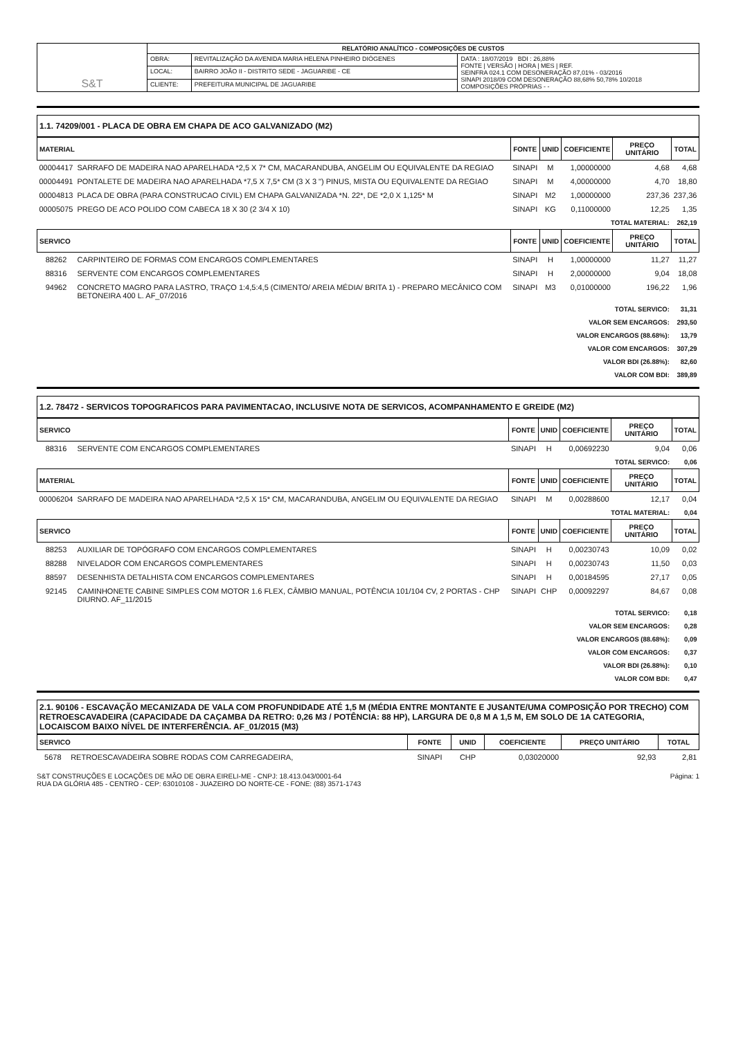| S&T | RELATÓRIO ANALÍTICO - COMPOSIÇÕES DE CUSTOS | | |
| | OBRA: | REVITALIZAÇÃO DA AVENIDA MARIA HELENA PINHEIRO DIÓGENES | DATA : 18/07/2019 BDI : 26,88% FONTE / VERSÃO / HORA / MES / REF. SEINFRA 024.1 COM DESONERAÇÃO 87,01% - 03/2016 SINAPI 2018/09 COM DESONERAÇÃO 88,68% 50,78% 10/2018 COMPOSIÇÕES PRÓPRIAS - - |
| | LOCAL: | BAIRRO JOÃO II - DISTRITO SEDE - JAGUARIBE - CE | |
| | CLIENTE: | PREFEITURA MUNICIPAL DE JAGUARIBE | |
1.1. 74209/001 - PLACA DE OBRA EM CHAPA DE ACO GALVANIZADO (M2)
| MATERIAL | | FONTE | UNID | COEFICIENTE | PREÇO UNITÁRIO | TOTAL |
| --- | --- | --- | --- | --- | --- | --- |
| 00004417 | SARRAFO DE MADEIRA NAO APARELHADA *2,5 X 7* CM, MACARANDUBA, ANGELIM OU EQUIVALENTE DA REGIAO | SINAPI | M | 1,00000000 | 4,68 | 4,68 |
| 00004491 | PONTALETE DE MADEIRA NAO APARELHADA *7,5 X 7,5* CM (3 X 3 ") PINUS, MISTA OU EQUIVALENTE DA REGIAO | SINAPI | M | 4,00000000 | 4,70 | 18,80 |
| 00004813 | PLACA DE OBRA (PARA CONSTRUCAO CIVIL) EM CHAPA GALVANIZADA *N. 22*, DE *2,0 X 1,125* M | SINAPI | M2 | 1,00000000 | 237,36 | 237,36 |
| 00005075 | PREGO DE ACO POLIDO COM CABECA 18 X 30 (2 3/4 X 10) | SINAPI | KG | 0,11000000 | 12,25 | 1,35 |
| TOTAL MATERIAL: | | | | | | 262,19 |
| SERVICO | | FONTE | UNID | COEFICIENTE | PREÇO UNITÁRIO | TOTAL |
| 88262 | CARPINTEIRO DE FORMAS COM ENCARGOS COMPLEMENTARES | SINAPI | H | 1,00000000 | 11,27 | 11,27 |
| 88316 | SERVENTE COM ENCARGOS COMPLEMENTARES | SINAPI | H | 2,00000000 | 9,04 | 18,08 |
| 94962 | CONCRETO MAGRO PARA LASTRO, TRAÇO 1:4,5:4,5 (CIMENTO/ AREIA MÉDIA/ BRITA 1) - PREPARO MECÂNICO COM BETONEIRA 400 L. AF_07/2016 | SINAPI | M3 | 0,01000000 | 196,22 | 1,96 |
| TOTAL SERVICO: | | | | | | 31,31 |
| VALOR SEM ENCARGOS: | | | | | | 293,50 |
| VALOR ENCARGOS (88.68%): | | | | | | 13,79 |
| VALOR COM ENCARGOS: | | | | | | 307,29 |
| VALOR BDI (26.88%): | | | | | | 82,60 |
| VALOR COM BDI: | | | | | | 389,89 |
1.2. 78472 - SERVICOS TOPOGRAFICOS PARA PAVIMENTACAO, INCLUSIVE NOTA DE SERVICOS, ACOMPANHAMENTO E GREIDE (M2)
| SERVICO | | FONTE | UNID | COEFICIENTE | PREÇO UNITÁRIO | TOTAL |
| --- | --- | --- | --- | --- | --- | --- |
| 88316 | SERVENTE COM ENCARGOS COMPLEMENTARES | SINAPI | H | 0,00692230 | 9,04 | 0,06 |
| TOTAL SERVICO: | | | | | | 0,06 |
| MATERIAL | | FONTE | UNID | COEFICIENTE | PREÇO UNITÁRIO | TOTAL |
| 00006204 | SARRAFO DE MADEIRA NAO APARELHADA *2,5 X 15* CM, MACARANDUBA, ANGELIM OU EQUIVALENTE DA REGIAO | SINAPI | M | 0,00288600 | 12,17 | 0,04 |
| TOTAL MATERIAL: | | | | | | 0,04 |
| SERVICO | | FONTE | UNID | COEFICIENTE | PREÇO UNITÁRIO | TOTAL |
| 88253 | AUXILIAR DE TOPÓGRAFO COM ENCARGOS COMPLEMENTARES | SINAPI | H | 0,00230743 | 10,09 | 0,02 |
| 88288 | NIVELADOR COM ENCARGOS COMPLEMENTARES | SINAPI | H | 0,00230743 | 11,50 | 0,03 |
| 88597 | DESENHISTA DETALHISTA COM ENCARGOS COMPLEMENTARES | SINAPI | H | 0,00184595 | 27,17 | 0,05 |
| 92145 | CAMINHONETE CABINE SIMPLES COM MOTOR 1.6 FLEX, CÂMBIO MANUAL, POTÊNCIA 101/104 CV, 2 PORTAS - CHP DIURNO. AF_11/2015 | SINAPI | CHP | 0,00092297 | 84,67 | 0,08 |
| TOTAL SERVICO: | | | | | | 0,18 |
| VALOR SEM ENCARGOS: | | | | | | 0,28 |
| VALOR ENCARGOS (88.68%): | | | | | | 0,09 |
| VALOR COM ENCARGOS: | | | | | | 0,37 |
| VALOR BDI (26.88%): | | | | | | 0,10 |
| VALOR COM BDI: | | | | | | 0,47 |
2.1. 90106 - ESCAVAÇÃO MECANIZADA DE VALA COM PROFUNDIDADE ATÉ 1,5 M (MÉDIA ENTRE MONTANTE E JUSANTE/UMA COMPOSIÇÃO POR TRECHO) COM RETROESCAVADEIRA (CAPACIDADE DA CAÇAMBA DA RETRO: 0,26 M3 / POTÊNCIA: 88 HP), LARGURA DE 0,8 M A 1,5 M, EM SOLO DE 1A CATEGORIA, LOCAISCOM BAIXO NÍVEL DE INTERFERÊNCIA. AF_01/2015 (M3)
| SERVICO | | FONTE | UNID | COEFICIENTE | PREÇO UNITÁRIO | TOTAL |
| --- | --- | --- | --- | --- | --- | --- |
| 5678 | RETROESCAVADEIRA SOBRE RODAS COM CARREGADEIRA, | SINAPI | CHP | 0,03020000 | 92,93 | 2,81 |
S&T CONSTRUÇÕES E LOCAÇÕES DE MÃO DE OBRA EIRELI-ME - CNPJ: 18.413.043/0001-64
RUA DA GLÓRIA 485 - CENTRO - CEP: 63010108 - JUAZEIRO DO NORTE-CE - FONE: (88) 3571-1743
Página: 1